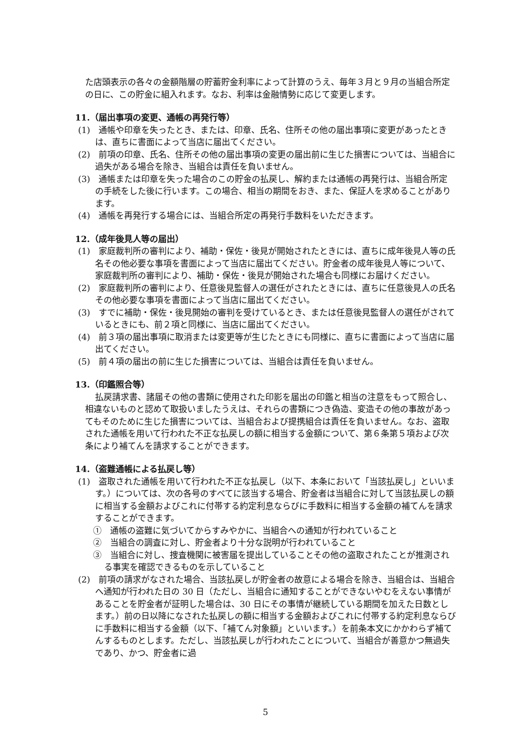た店頭表示の各々の金額階層の貯蓄貯金利率によって計算のうえ、毎年３月と９月の当組合所定の日に、この貯金に組入れます。なお、利率は金融情勢に応じて変更します。
11.（届出事項の変更、通帳の再発行等）
(1)　通帳や印章を失ったとき、または、印章、氏名、住所その他の届出事項に変更があったときは、直ちに書面によって当店に届出てください。
(2)　前項の印章、氏名、住所その他の届出事項の変更の届出前に生じた損害については、当組合に過失がある場合を除き、当組合は責任を負いません。
(3)　通帳または印章を失った場合のこの貯金の払戻し、解約または通帳の再発行は、当組合所定の手続をした後に行います。この場合、相当の期間をおき、また、保証人を求めることがあります。
(4)　通帳を再発行する場合には、当組合所定の再発行手数料をいただきます。
12.（成年後見人等の届出）
(1)　家庭裁判所の審判により、補助・保佐・後見が開始されたときには、直ちに成年後見人等の氏名その他必要な事項を書面によって当店に届出てください。貯金者の成年後見人等について、家庭裁判所の審判により、補助・保佐・後見が開始された場合も同様にお届けください。
(2)　家庭裁判所の審判により、任意後見監督人の選任がされたときには、直ちに任意後見人の氏名その他必要な事項を書面によって当店に届出てください。
(3)　すでに補助・保佐・後見開始の審判を受けているとき、または任意後見監督人の選任がされているときにも、前２項と同様に、当店に届出てください。
(4)　前３項の届出事項に取消または変更等が生じたときにも同様に、直ちに書面によって当店に届出てください。
(5)　前４項の届出の前に生じた損害については、当組合は責任を負いません。
13.（印鑑照合等）
払戻請求書、諸届その他の書類に使用された印影を届出の印鑑と相当の注意をもって照合し、相違ないものと認めて取扱いましたうえは、それらの書類につき偽造、変造その他の事故があってもそのために生じた損害については、当組合および提携組合は責任を負いません。なお、盗取された通帳を用いて行われた不正な払戻しの額に相当する金額について、第６条第５項および次条により補てんを請求することができます。
14.（盗難通帳による払戻し等）
(1)　盗取された通帳を用いて行われた不正な払戻し（以下、本条において「当該払戻し」といいます。）については、次の各号のすべてに該当する場合、貯金者は当組合に対して当該払戻しの額に相当する金額およびこれに付帯する約定利息ならびに手数料に相当する金額の補てんを請求することができます。
①　通帳の盗難に気づいてからすみやかに、当組合への通知が行われていること
②　当組合の調査に対し、貯金者より十分な説明が行われていること
③　当組合に対し、捜査機関に被害届を提出していることその他の盗取されたことが推測される事実を確認できるものを示していること
(2)　前項の請求がなされた場合、当該払戻しが貯金者の故意による場合を除き、当組合は、当組合へ通知が行われた日の 30 日（ただし、当組合に通知することができないやむをえない事情があることを貯金者が証明した場合は、30 日にその事情が継続している期間を加えた日数とします。）前の日以降になされた払戻しの額に相当する金額およびこれに付帯する約定利息ならびに手数料に相当する金額（以下、「補てん対象額」といいます。）を前条本文にかかわらず補てんするものとします。ただし、当該払戻しが行われたことについて、当組合が善意かつ無過失であり、かつ、貯金者に過
5